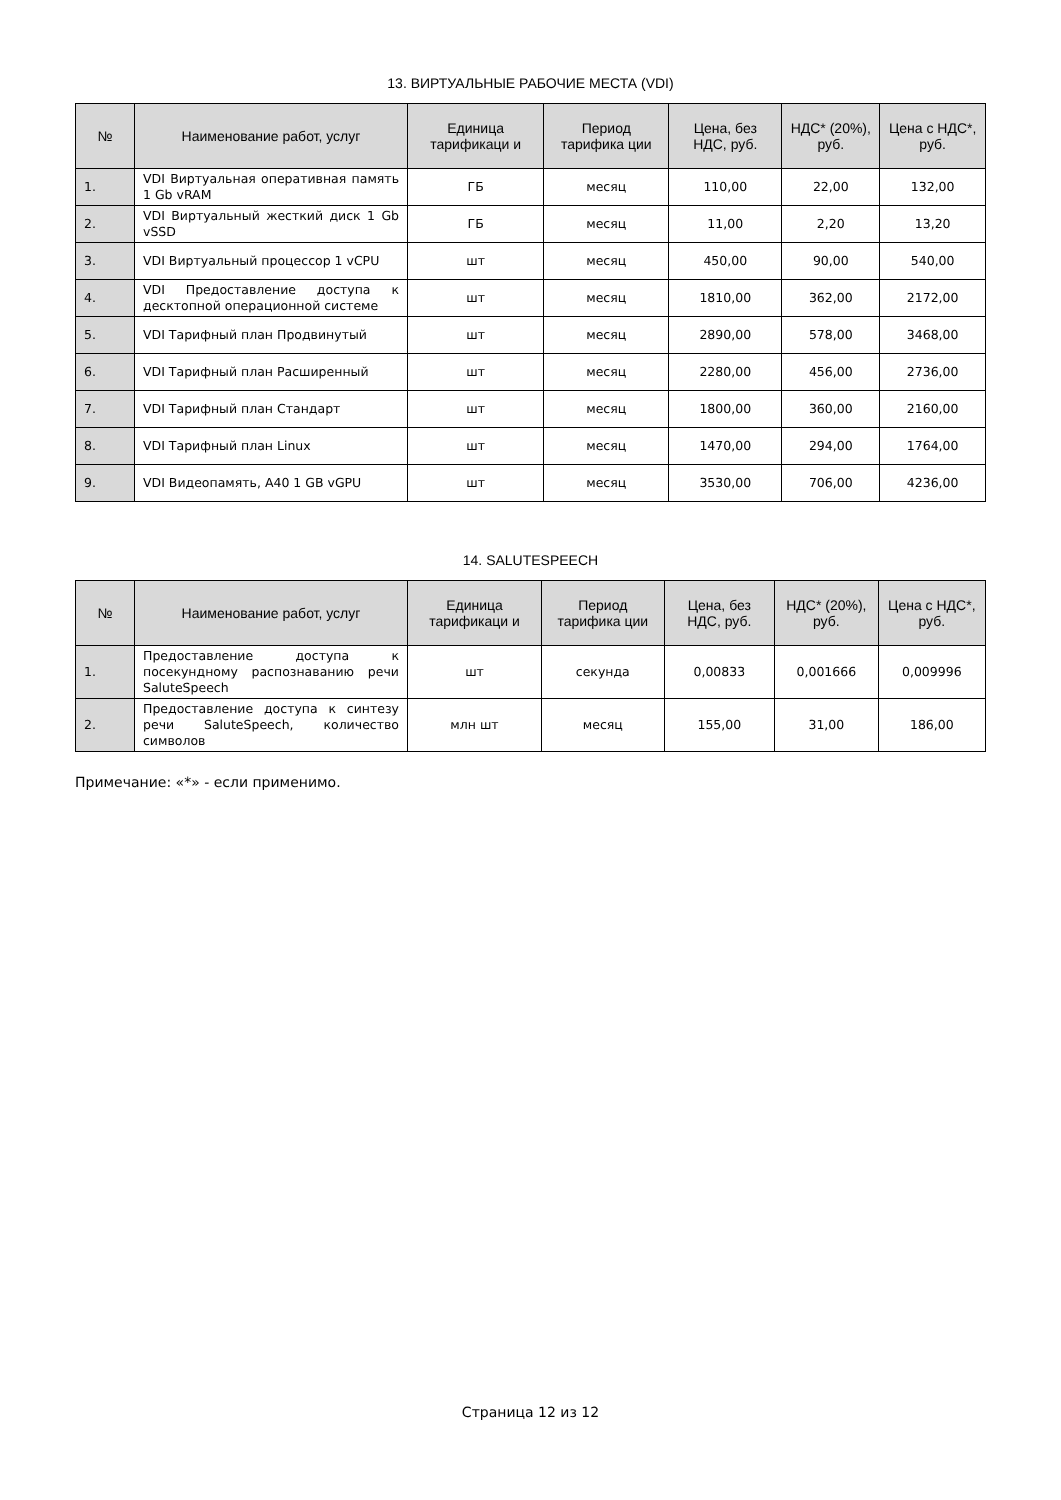13. ВИРТУАЛЬНЫЕ РАБОЧИЕ МЕСТА (VDI)
| № | Наименование работ, услуг | Единица тарификаци и | Период тарифика ции | Цена, без НДС, руб. | НДС* (20%), руб. | Цена с НДС*, руб. |
| --- | --- | --- | --- | --- | --- | --- |
| 1. | VDI Виртуальная оперативная память 1 Gb vRAM | ГБ | месяц | 110,00 | 22,00 | 132,00 |
| 2. | VDI Виртуальный жесткий диск 1 Gb vSSD | ГБ | месяц | 11,00 | 2,20 | 13,20 |
| 3. | VDI Виртуальный процессор 1 vCPU | шт | месяц | 450,00 | 90,00 | 540,00 |
| 4. | VDI Предоставление доступа к десктопной операционной системе | шт | месяц | 1810,00 | 362,00 | 2172,00 |
| 5. | VDI Тарифный план Продвинутый | шт | месяц | 2890,00 | 578,00 | 3468,00 |
| 6. | VDI Тарифный план Расширенный | шт | месяц | 2280,00 | 456,00 | 2736,00 |
| 7. | VDI Тарифный план Стандарт | шт | месяц | 1800,00 | 360,00 | 2160,00 |
| 8. | VDI Тарифный план Linux | шт | месяц | 1470,00 | 294,00 | 1764,00 |
| 9. | VDI Видеопамять, A40 1 GB vGPU | шт | месяц | 3530,00 | 706,00 | 4236,00 |
14. SALUTESPEECH
| № | Наименование работ, услуг | Единица тарификаци и | Период тарифика ции | Цена, без НДС, руб. | НДС* (20%), руб. | Цена с НДС*, руб. |
| --- | --- | --- | --- | --- | --- | --- |
| 1. | Предоставление доступа к посекундному распознаванию речи SaluteSpeech | шт | секунда | 0,00833 | 0,001666 | 0,009996 |
| 2. | Предоставление доступа к синтезу речи SaluteSpeech, количество символов | млн шт | месяц | 155,00 | 31,00 | 186,00 |
Примечание: «*» - если применимо.
Страница 12 из 12